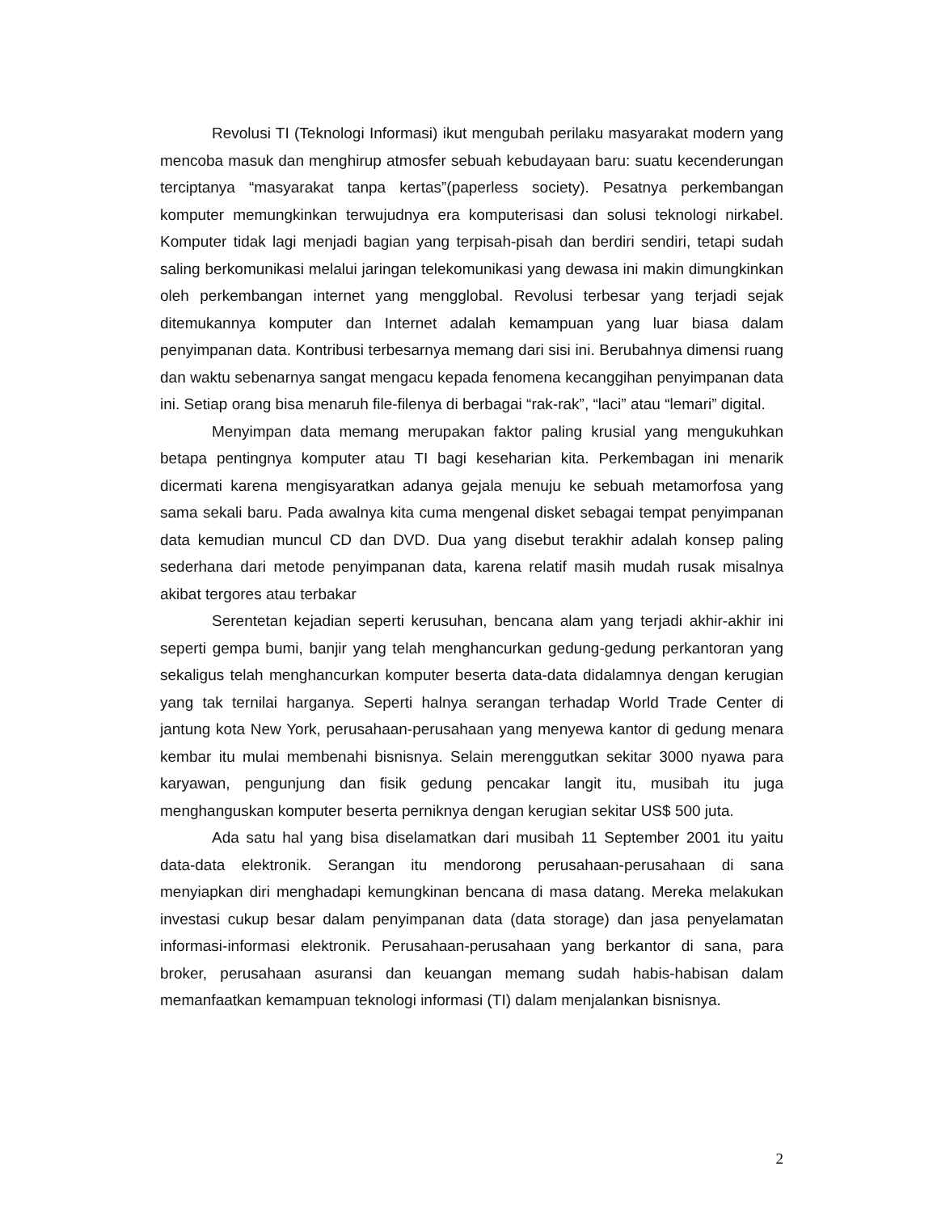Revolusi TI (Teknologi Informasi) ikut mengubah perilaku masyarakat modern yang mencoba masuk dan menghirup atmosfer sebuah kebudayaan baru: suatu kecenderungan terciptanya “masyarakat tanpa kertas”(paperless society). Pesatnya perkembangan komputer memungkinkan terwujudnya era komputerisasi dan solusi teknologi nirkabel. Komputer tidak lagi menjadi bagian yang terpisah-pisah dan berdiri sendiri, tetapi sudah saling berkomunikasi melalui jaringan telekomunikasi yang dewasa ini makin dimungkinkan oleh perkembangan internet yang mengglobal. Revolusi terbesar yang terjadi sejak ditemukannya komputer dan Internet adalah kemampuan yang luar biasa dalam penyimpanan data. Kontribusi terbesarnya memang dari sisi ini. Berubahnya dimensi ruang dan waktu sebenarnya sangat mengacu kepada fenomena kecanggihan penyimpanan data ini. Setiap orang bisa menaruh file-filenya di berbagai “rak-rak”, “laci” atau “lemari” digital.
Menyimpan data memang merupakan faktor paling krusial yang mengukuhkan betapa pentingnya komputer atau TI bagi keseharian kita. Perkembagan ini menarik dicermati karena mengisyaratkan adanya gejala menuju ke sebuah metamorfosa yang sama sekali baru. Pada awalnya kita cuma mengenal disket sebagai tempat penyimpanan data kemudian muncul CD dan DVD. Dua yang disebut terakhir adalah konsep paling sederhana dari metode penyimpanan data, karena relatif masih mudah rusak misalnya akibat tergores atau terbakar
Serentetan kejadian seperti kerusuhan, bencana alam yang terjadi akhir-akhir ini seperti gempa bumi, banjir yang telah menghancurkan gedung-gedung perkantoran yang sekaligus telah menghancurkan komputer beserta data-data didalamnya dengan kerugian yang tak ternilai harganya. Seperti halnya serangan terhadap World Trade Center di jantung kota New York, perusahaan-perusahaan yang menyewa kantor di gedung menara kembar itu mulai membenahi bisnisnya. Selain merenggutkan sekitar 3000 nyawa para karyawan, pengunjung dan fisik gedung pencakar langit itu, musibah itu juga menghanguskan komputer beserta perniknya dengan kerugian sekitar US$ 500 juta.
Ada satu hal yang bisa diselamatkan dari musibah 11 September 2001 itu yaitu data-data elektronik. Serangan itu mendorong perusahaan-perusahaan di sana menyiapkan diri menghadapi kemungkinan bencana di masa datang. Mereka melakukan investasi cukup besar dalam penyimpanan data (data storage) dan jasa penyelamatan informasi-informasi elektronik. Perusahaan-perusahaan yang berkantor di sana, para broker, perusahaan asuransi dan keuangan memang sudah habis-habisan dalam memanfaatkan kemampuan teknologi informasi (TI) dalam menjalankan bisnisnya.
2